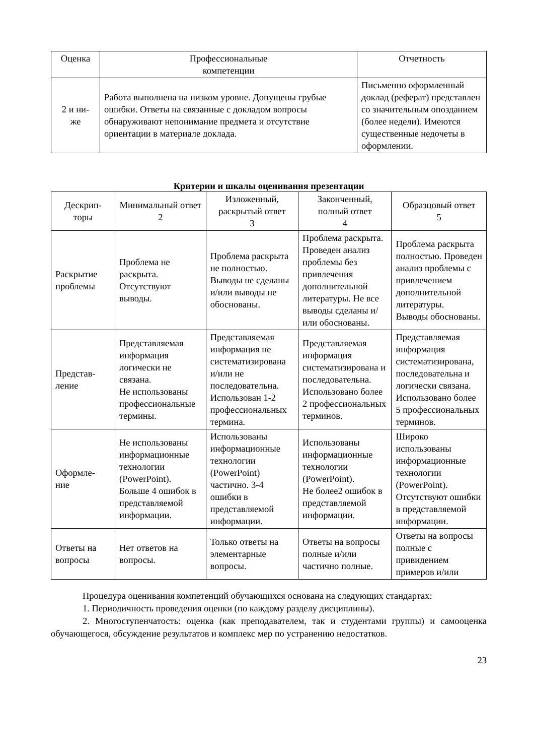| Оценка | Профессиональные компетенции | Отчетность |
| --- | --- | --- |
| 2 и ни- же | Работа выполнена на низком уровне. Допущены грубые ошибки. Ответы на связанные с докладом вопросы обнаруживают непонимание предмета и отсутствие ориентации в материале доклада. | Письменно оформленный доклад (реферат) представлен со значительным опозданием (более недели). Имеются существенные недочеты в оформлении. |
Критерии и шкалы оценивания презентации
| Дескрип- торы | Минимальный ответ 2 | Изложенный, раскрытый ответ 3 | Законченный, полный ответ 4 | Образцовый ответ 5 |
| --- | --- | --- | --- | --- |
| Раскрытие проблемы | Проблема не раскрыта. Отсутствуют выводы. | Проблема раскрыта не полностью. Выводы не сделаны и/или выводы не обоснованы. | Проблема раскрыта. Проведен анализ проблемы без привлечения дополнительной литературы. Не все выводы сделаны и/или обоснованы. | Проблема раскрыта полностью. Проведен анализ проблемы с привлечением дополнительной литературы. Выводы обоснованы. |
| Представ- ление | Представляемая информация логически не связана. Не использованы профессиональные термины. | Представляемая информация не систематизирована и/или не последовательна. Использован 1-2 профессиональных термина. | Представляемая информация систематизирована и последовательна. Использовано более 2 профессиональных терминов. | Представляемая информация систематизирована, последовательна и логически связана. Использовано более 5 профессиональных терминов. |
| Оформле- ние | Не использованы информационные технологии (PowerPoint). Больше 4 ошибок в представляемой информации. | Использованы информационные технологии (PowerPoint) частично. 3-4 ошибки в представляемой информации. | Использованы информационные технологии (PowerPoint). Не более2 ошибок в представляемой информации. | Широко использованы информационные технологии (PowerPoint). Отсутствуют ошибки в представляемой информации. |
| Ответы на вопросы | Нет ответов на вопросы. | Только ответы на элементарные вопросы. | Ответы на вопросы полные и/или частично полные. | Ответы на вопросы полные с привидением примеров и/или |
Процедура оценивания компетенций обучающихся основана на следующих стандартах:
1. Периодичность проведения оценки (по каждому разделу дисциплины).
2. Многоступенчатость: оценка (как преподавателем, так и студентами группы) и самооценка обучающегося, обсуждение результатов и комплекс мер по устранению недостатков.
23